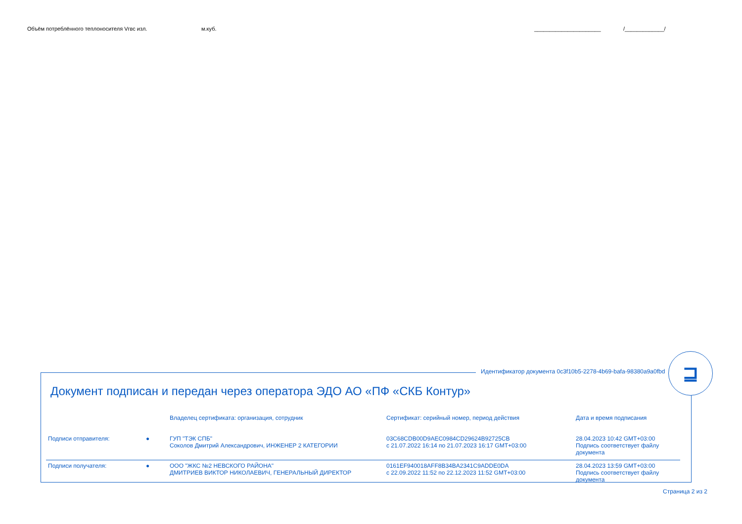Объём потреблённого теплоносителя Vгвс изл. м.куб. ______________________ /_____________/
Идентификатор документа 0c3f10b5-2278-4b69-bafa-98380a9a0fbd
⊒
Документ подписан и передан через оператора ЭДО АО «ПФ «СКБ Контур»
| | | Владелец сертификата: организация, сотрудник | Сертификат: серийный номер, период действия | Дата и время подписания |
| --- | --- | --- | --- | --- |
| Подписи отправителя: | ● | ГУП "ТЭК СПБ" Соколов Дмитрий Александрович, ИНЖЕНЕР 2 КАТЕГОРИИ | 03C68CDB00D9AEC0984CD29624B92725CB с 21.07.2022 16:14 по 21.07.2023 16:17 GMT+03:00 | 28.04.2023 10:42 GMT+03:00 Подпись соответствует файлу документа |
| Подписи получателя: | ● | ООО "ЖКС №2 НЕВСКОГО РАЙОНА" ДМИТРИЕВ ВИКТОР НИКОЛАЕВИЧ, ГЕНЕРАЛЬНЫЙ ДИРЕКТОР | 0161EF940018AFF8B34BA2341C9ADDE0DA с 22.09.2022 11:52 по 22.12.2023 11:52 GMT+03:00 | 28.04.2023 13:59 GMT+03:00 Подпись соответствует файлу документа |
Страница 2 из 2